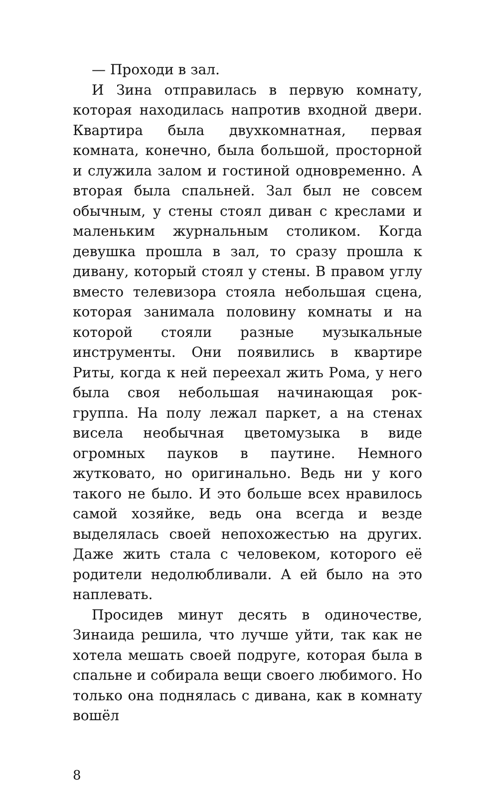— Проходи в зал.
И Зина отправилась в первую комнату, которая находилась напротив входной двери. Квартира была двухкомнатная, первая комната, конечно, была большой, просторной и служила залом и гостиной одновременно. А вторая была спальней. Зал был не совсем обычным, у стены стоял диван с креслами и маленьким журнальным столиком. Когда девушка прошла в зал, то сразу прошла к дивану, который стоял у стены. В правом углу вместо телевизора стояла небольшая сцена, которая занимала половину комнаты и на которой стояли разные музыкальные инструменты. Они появились в квартире Риты, когда к ней переехал жить Рома, у него была своя небольшая начинающая рок-группа. На полу лежал паркет, а на стенах висела необычная цветомузыка в виде огромных пауков в паутине. Немного жутковато, но оригинально. Ведь ни у кого такого не было. И это больше всех нравилось самой хозяйке, ведь она всегда и везде выделялась своей непохожестью на других. Даже жить стала с человеком, которого её родители недолюбливали. А ей было на это наплевать.
Просидев минут десять в одиночестве, Зинаида решила, что лучше уйти, так как не хотела мешать своей подруге, которая была в спальне и собирала вещи своего любимого. Но только она поднялась с дивана, как в комнату вошёл
8